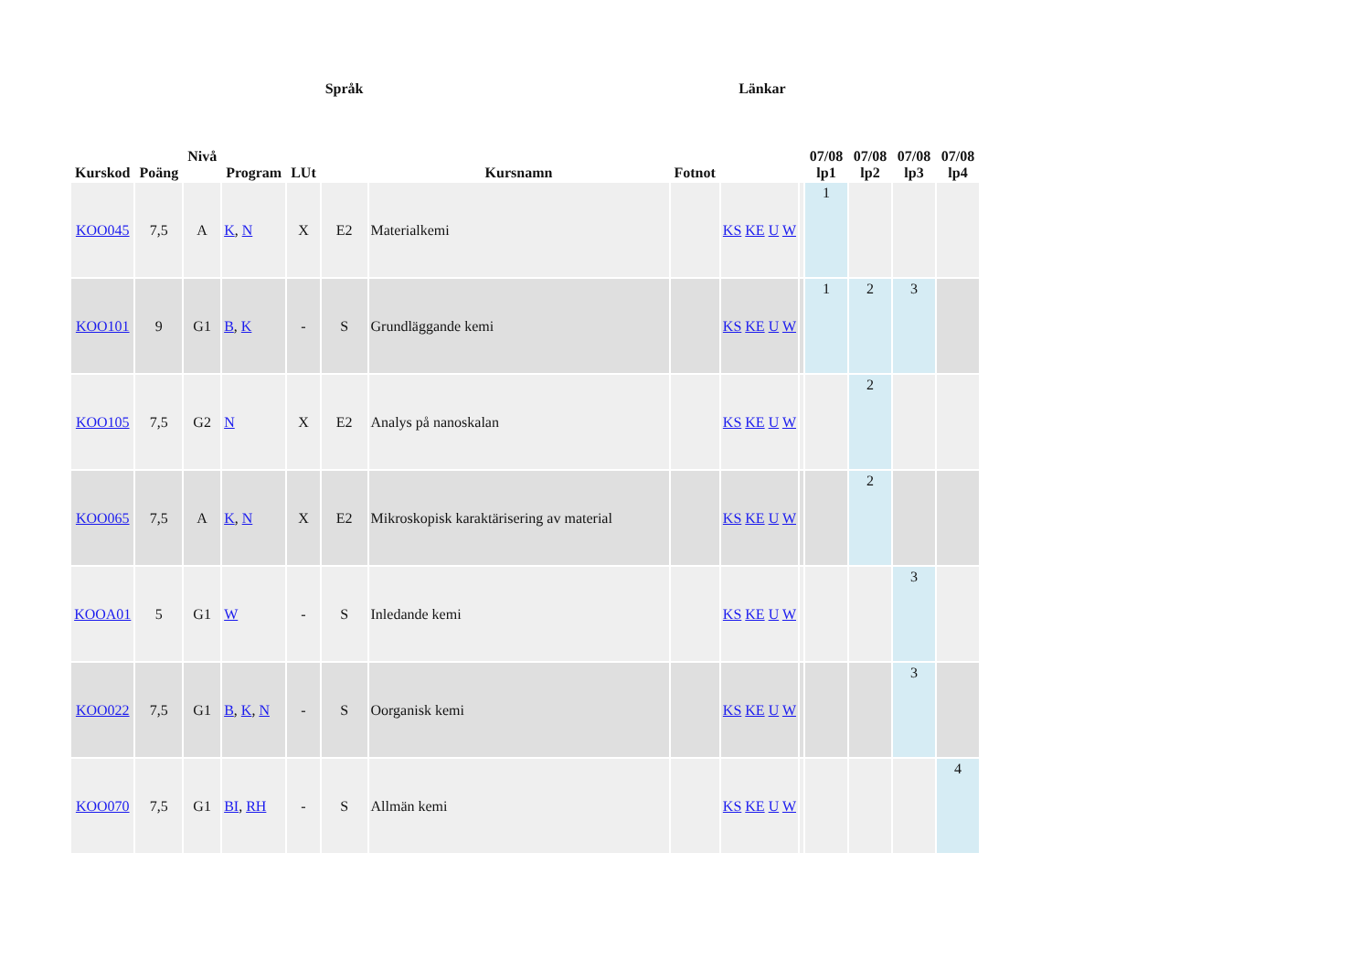| Kurskod | Poäng | Nivå | Program | LUt | Språk | Kursnamn | Fotnot | Länkar | | 07/08 lp1 | 07/08 lp2 | 07/08 lp3 | 07/08 lp4 |
| --- | --- | --- | --- | --- | --- | --- | --- | --- | --- | --- | --- | --- | --- |
| KOO045 | 7,5 | A | K , N | X | E2 | Materialkemi | | KS KE U W | | 1 | | | |
| KOO101 | 9 | G1 | B , K | - | S | Grundläggande kemi | | KS KE U W | | 1 | 2 | 3 | |
| KOO105 | 7,5 | G2 | N | X | E2 | Analys på nanoskalan | | KS KE U W | | | 2 | | |
| KOO065 | 7,5 | A | K , N | X | E2 | Mikroskopisk karaktärisering av material | | KS KE U W | | | 2 | | |
| KOOA01 | 5 | G1 | W | - | S | Inledande kemi | | KS KE U W | | | | 3 | |
| KOO022 | 7,5 | G1 | B , K , N | - | S | Oorganisk kemi | | KS KE U W | | | | 3 | |
| KOO070 | 7,5 | G1 | BI , RH | - | S | Allmän kemi | | KS KE U W | | | | | 4 |